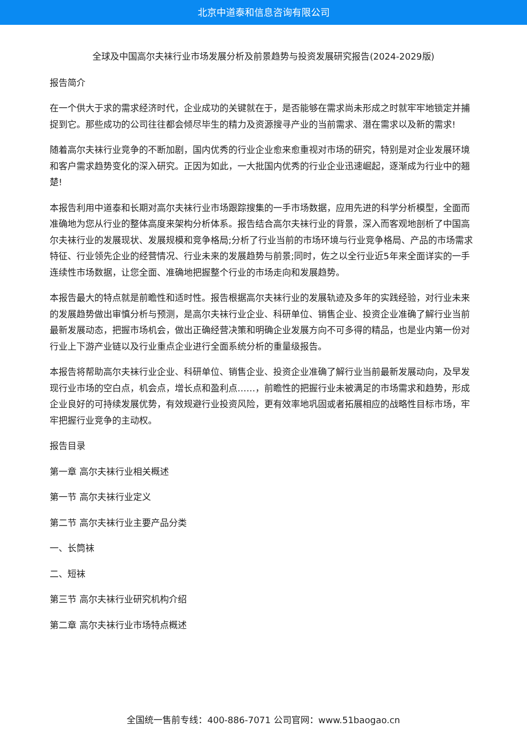北京中道泰和信息咨询有限公司
全球及中国高尔夫袜行业市场发展分析及前景趋势与投资发展研究报告(2024-2029版)
报告简介
在一个供大于求的需求经济时代，企业成功的关键就在于，是否能够在需求尚未形成之时就牢牢地锁定并捕捉到它。那些成功的公司往往都会倾尽毕生的精力及资源搜寻产业的当前需求、潜在需求以及新的需求!
随着高尔夫袜行业竞争的不断加剧，国内优秀的行业企业愈来愈重视对市场的研究，特别是对企业发展环境和客户需求趋势变化的深入研究。正因为如此，一大批国内优秀的行业企业迅速崛起，逐渐成为行业中的翘楚!
本报告利用中道泰和长期对高尔夫袜行业市场跟踪搜集的一手市场数据，应用先进的科学分析模型，全面而准确地为您从行业的整体高度来架构分析体系。报告结合高尔夫袜行业的背景，深入而客观地剖析了中国高尔夫袜行业的发展现状、发展规模和竞争格局;分析了行业当前的市场环境与行业竞争格局、产品的市场需求特征、行业领先企业的经营情况、行业未来的发展趋势与前景;同时，佐之以全行业近5年来全面详实的一手连续性市场数据，让您全面、准确地把握整个行业的市场走向和发展趋势。
本报告最大的特点就是前瞻性和适时性。报告根据高尔夫袜行业的发展轨迹及多年的实践经验，对行业未来的发展趋势做出审慎分析与预测，是高尔夫袜行业企业、科研单位、销售企业、投资企业准确了解行业当前最新发展动态，把握市场机会，做出正确经营决策和明确企业发展方向不可多得的精品，也是业内第一份对行业上下游产业链以及行业重点企业进行全面系统分析的重量级报告。
本报告将帮助高尔夫袜行业企业、科研单位、销售企业、投资企业准确了解行业当前最新发展动向，及早发现行业市场的空白点，机会点，增长点和盈利点……，前瞻性的把握行业未被满足的市场需求和趋势，形成企业良好的可持续发展优势，有效规避行业投资风险，更有效率地巩固或者拓展相应的战略性目标市场，牢牢把握行业竞争的主动权。
报告目录
第一章 高尔夫袜行业相关概述
第一节 高尔夫袜行业定义
第二节 高尔夫袜行业主要产品分类
一、长筒袜
二、短袜
第三节 高尔夫袜行业研究机构介绍
第二章 高尔夫袜行业市场特点概述
全国统一售前专线：400-886-7071 公司官网：www.51baogao.cn